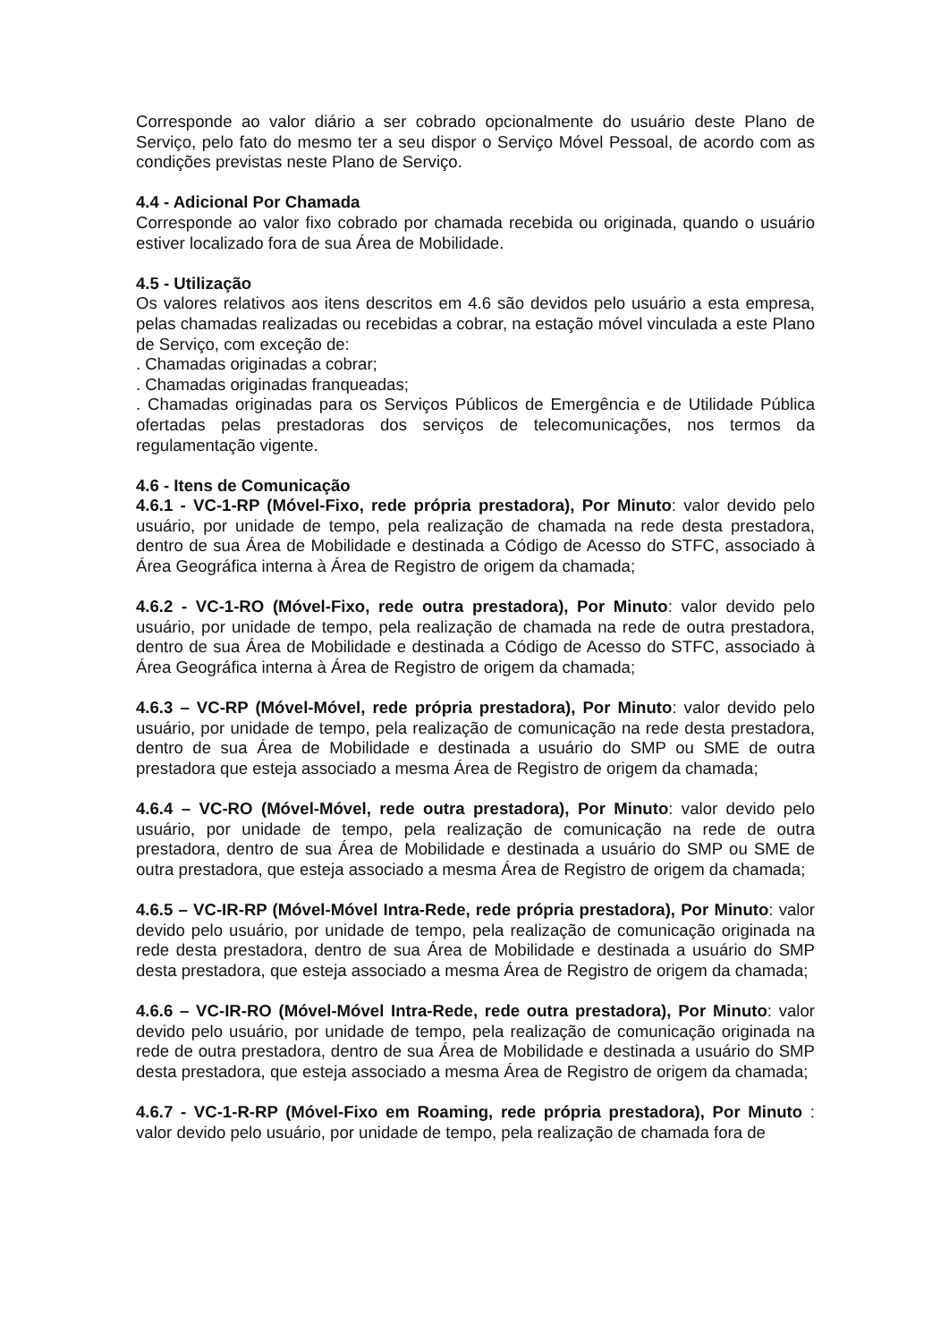Corresponde ao valor diário a ser cobrado opcionalmente do usuário deste Plano de Serviço, pelo fato do mesmo ter a seu dispor o Serviço Móvel Pessoal, de acordo com as condições previstas neste Plano de Serviço.
4.4 - Adicional Por Chamada
Corresponde ao valor fixo cobrado por chamada recebida ou originada, quando o usuário estiver localizado fora de sua Área de Mobilidade.
4.5 - Utilização
Os valores relativos aos itens descritos em 4.6 são devidos pelo usuário a esta empresa, pelas chamadas realizadas ou recebidas a cobrar, na estação móvel vinculada a este Plano de Serviço, com exceção de:
. Chamadas originadas a cobrar;
. Chamadas originadas franqueadas;
. Chamadas originadas para os Serviços Públicos de Emergência e de Utilidade Pública ofertadas pelas prestadoras dos serviços de telecomunicações, nos termos da regulamentação vigente.
4.6 - Itens de Comunicação
4.6.1 - VC-1-RP (Móvel-Fixo, rede própria prestadora), Por Minuto: valor devido pelo usuário, por unidade de tempo, pela realização de chamada na rede desta prestadora, dentro de sua Área de Mobilidade e destinada a Código de Acesso do STFC, associado à Área Geográfica interna à Área de Registro de origem da chamada;
4.6.2 - VC-1-RO (Móvel-Fixo, rede outra prestadora), Por Minuto: valor devido pelo usuário, por unidade de tempo, pela realização de chamada na rede de outra prestadora, dentro de sua Área de Mobilidade e destinada a Código de Acesso do STFC, associado à Área Geográfica interna à Área de Registro de origem da chamada;
4.6.3 – VC-RP (Móvel-Móvel, rede própria prestadora), Por Minuto: valor devido pelo usuário, por unidade de tempo, pela realização de comunicação na rede desta prestadora, dentro de sua Área de Mobilidade e destinada a usuário do SMP ou SME de outra prestadora que esteja associado a mesma Área de Registro de origem da chamada;
4.6.4 – VC-RO (Móvel-Móvel, rede outra prestadora), Por Minuto: valor devido pelo usuário, por unidade de tempo, pela realização de comunicação na rede de outra prestadora, dentro de sua Área de Mobilidade e destinada a usuário do SMP ou SME de outra prestadora, que esteja associado a mesma Área de Registro de origem da chamada;
4.6.5 – VC-IR-RP (Móvel-Móvel Intra-Rede, rede própria prestadora), Por Minuto: valor devido pelo usuário, por unidade de tempo, pela realização de comunicação originada na rede desta prestadora, dentro de sua Área de Mobilidade e destinada a usuário do SMP desta prestadora, que esteja associado a mesma Área de Registro de origem da chamada;
4.6.6 – VC-IR-RO (Móvel-Móvel Intra-Rede, rede outra prestadora), Por Minuto: valor devido pelo usuário, por unidade de tempo, pela realização de comunicação originada na rede de outra prestadora, dentro de sua Área de Mobilidade e destinada a usuário do SMP desta prestadora, que esteja associado a mesma Área de Registro de origem da chamada;
4.6.7 - VC-1-R-RP (Móvel-Fixo em Roaming, rede própria prestadora), Por Minuto : valor devido pelo usuário, por unidade de tempo, pela realização de chamada fora de